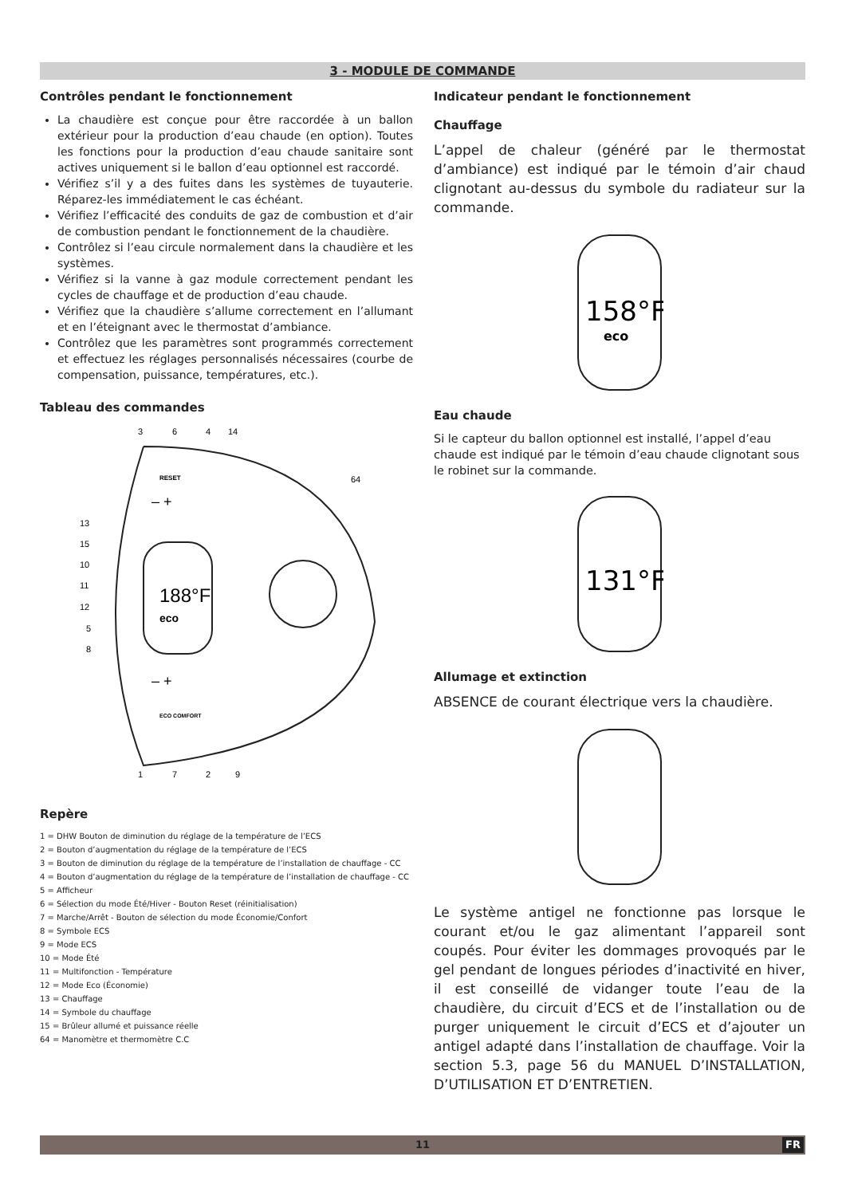3 - MODULE DE COMMANDE
Contrôles pendant le fonctionnement
La chaudière est conçue pour être raccordée à un ballon extérieur pour la production d’eau chaude (en option). Toutes les fonctions pour la production d’eau chaude sanitaire sont actives uniquement si le ballon d’eau optionnel est raccordé.
Vérifiez s’il y a des fuites dans les systèmes de tuyauterie. Réparez-les immédiatement le cas échéant.
Vérifiez l’efficacité des conduits de gaz de combustion et d’air de combustion pendant le fonctionnement de la chaudière.
Contrôlez si l’eau circule normalement dans la chaudière et les systèmes.
Vérifiez si la vanne à gaz module correctement pendant les cycles de chauffage et de production d’eau chaude.
Vérifiez que la chaudière s’allume correctement en l’allumant et en l’éteignant avec le thermostat d’ambiance.
Contrôlez que les paramètres sont programmés correctement et effectuez les réglages personnalisés nécessaires (courbe de compensation, puissance, températures, etc.).
Tableau des commandes
3
6
4
14
188°F
eco
RESET
– +
– +
ECO COMFORT
64
13
15
10
11
12
5
8
1
7
2
9
Repère
1 = DHW Bouton de diminution du réglage de la température de l’ECS
2 = Bouton d’augmentation du réglage de la température de l’ECS
3 = Bouton de diminution du réglage de la température de l’installation de chauffage - CC
4 = Bouton d’augmentation du réglage de la température de l’installation de chauffage - CC
5 = Afficheur
6 = Sélection du mode Été/Hiver - Bouton Reset (réinitialisation)
7 = Marche/Arrêt - Bouton de sélection du mode Économie/Confort
8 = Symbole ECS
9 = Mode ECS
10 = Mode Été
11 = Multifonction - Température
12 = Mode Eco (Économie)
13 = Chauffage
14 = Symbole du chauffage
15 = Brûleur allumé et puissance réelle
64 = Manomètre et thermomètre C.C
Indicateur pendant le fonctionnement
Chauffage
L’appel de chaleur (généré par le thermostat d’ambiance) est indiqué par le témoin d’air chaud clignotant au-dessus du symbole du radiateur sur la commande.
158°F
eco
Eau chaude
Si le capteur du ballon optionnel est installé, l’appel d’eau chaude est indiqué par le témoin d’eau chaude clignotant sous le robinet sur la commande.
131°F
Allumage et extinction
ABSENCE de courant électrique vers la chaudière.
Le système antigel ne fonctionne pas lorsque le courant et/ou le gaz alimentant l’appareil sont coupés. Pour éviter les dommages provoqués par le gel pendant de longues périodes d’inactivité en hiver, il est conseillé de vidanger toute l’eau de la chaudière, du circuit d’ECS et de l’installation ou de purger uniquement le circuit d’ECS et d’ajouter un antigel adapté dans l’installation de chauffage. Voir la section 5.3, page 56 du MANUEL D’INSTALLATION, D’UTILISATION ET D’ENTRETIEN.
11 FR